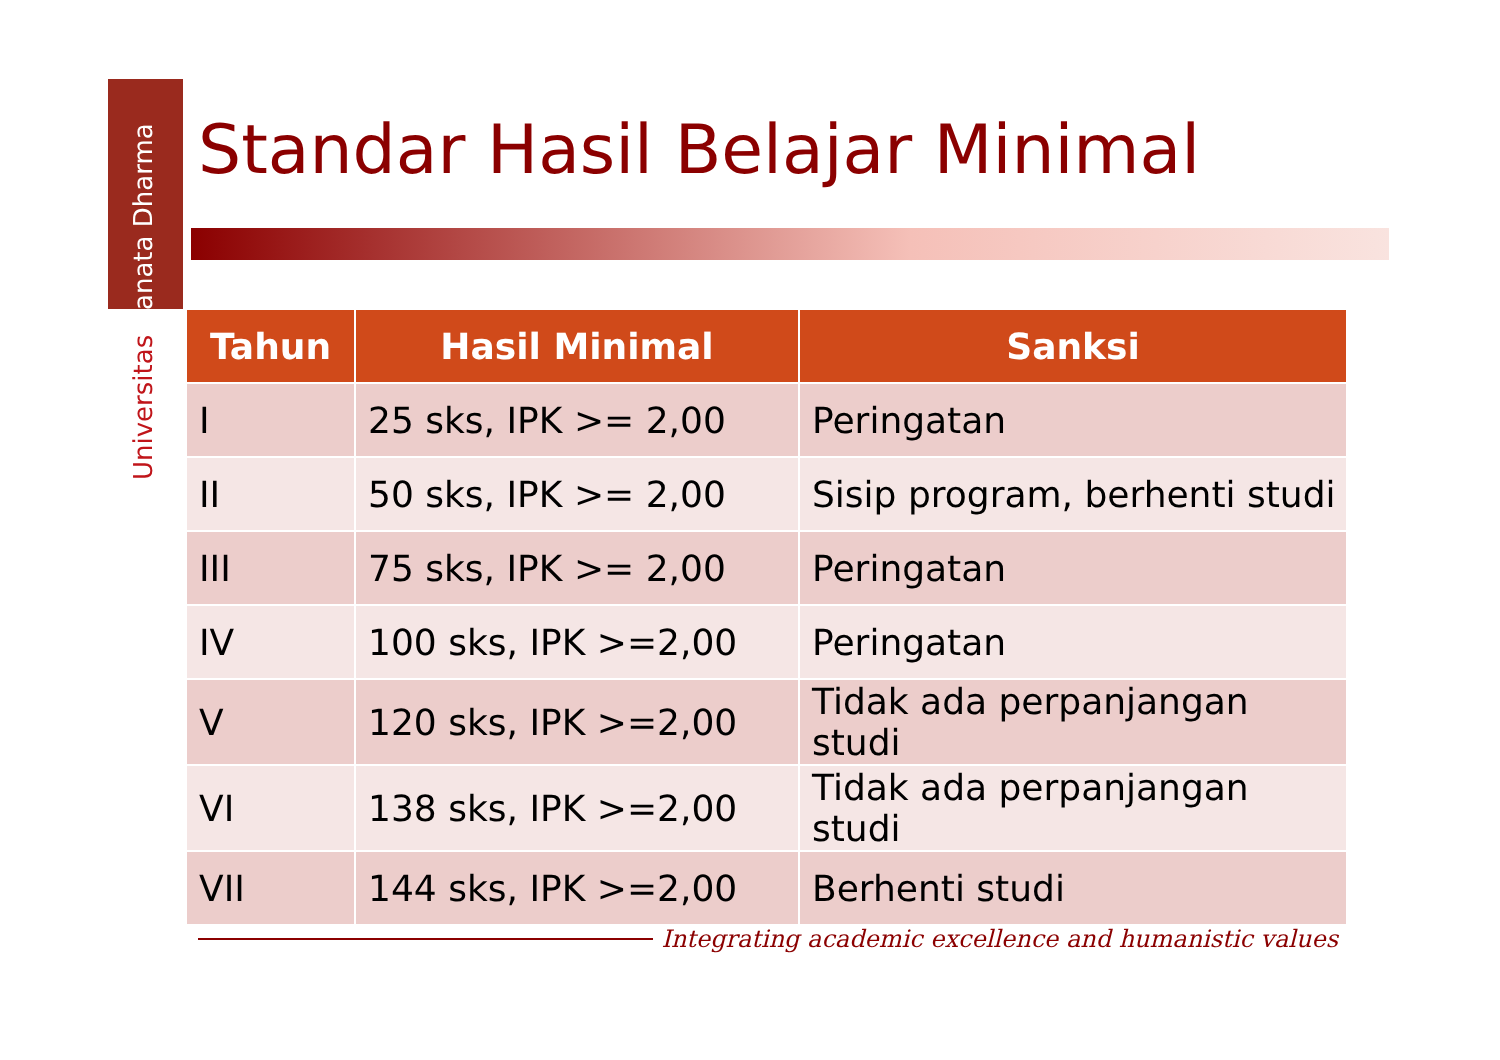Universitas Sanata Dharma
Standar Hasil Belajar Minimal
| Tahun | Hasil Minimal | Sanksi |
| --- | --- | --- |
| I | 25 sks, IPK >= 2,00 | Peringatan |
| II | 50 sks, IPK >= 2,00 | Sisip program, berhenti studi |
| III | 75 sks, IPK >= 2,00 | Peringatan |
| IV | 100 sks, IPK >=2,00 | Peringatan |
| V | 120 sks, IPK >=2,00 | Tidak ada perpanjangan studi |
| VI | 138 sks, IPK >=2,00 | Tidak ada perpanjangan studi |
| VII | 144 sks, IPK >=2,00 | Berhenti studi |
Integrating academic excellence and humanistic values